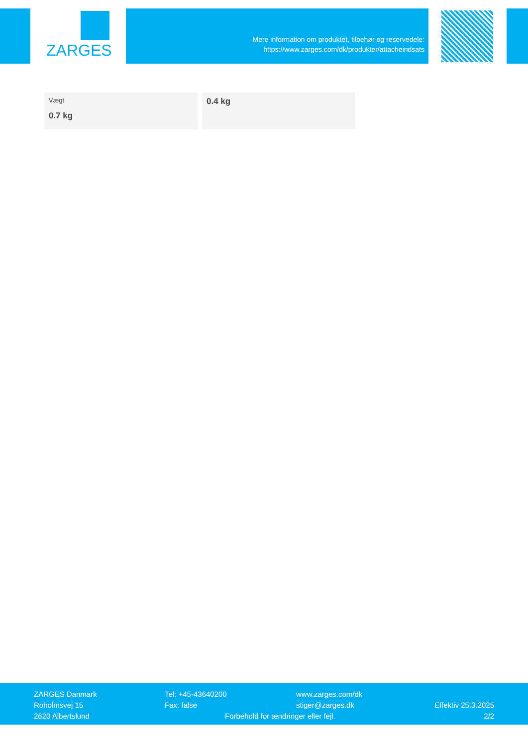ZARGES
Mere information om produktet, tilbehør og reservedele:
https://www.zarges.com/dk/produkter/attacheindsats
| Vægt 0.7 kg | 0.4 kg |
ZARGES Danmark
Roholmsvej 15
2620 Albertslund
Tel: +45-43640200
Fax: false
www.zarges.com/dk
stiger@zarges.dk
Forbehold for ændringer eller fejl.
Effektiv 25.3.2025
2/2